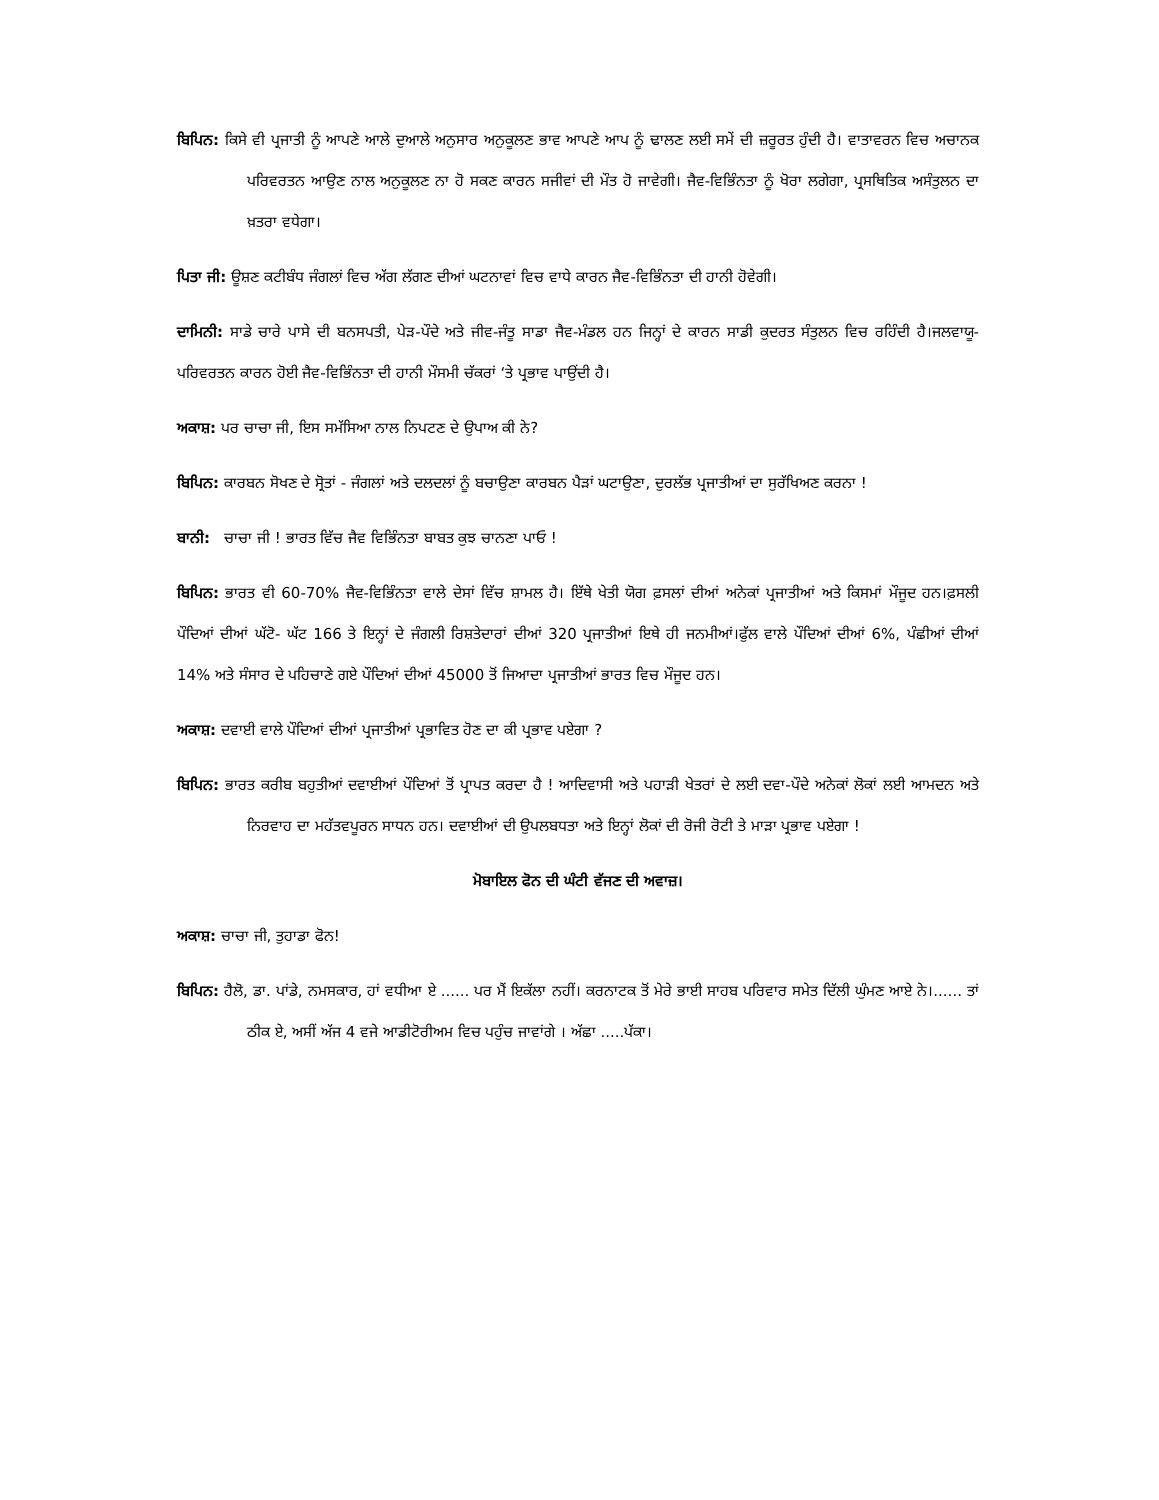ਬਿਪਿਨ: ਕਿਸੇ ਵੀ ਪ੍ਰਜਾਤੀ ਨੂੰ ਆਪਣੇ ਆਲੇ ਦੁਆਲੇ ਅਨੁਸਾਰ ਅਨੁਕੂਲਣ ਭਾਵ ਆਪਣੇ ਆਪ ਨੂੰ ਢਾਲਣ ਲਈ ਸਮੇਂ ਦੀ ਜ਼ਰੂਰਤ ਹੁੰਦੀ ਹੈ। ਵਾਤਾਵਰਨ ਵਿਚ ਅਚਾਨਕ ਪਰਿਵਰਤਨ ਆਉਣ ਨਾਲ ਅਨੁਕੂਲਣ ਨਾ ਹੋ ਸਕਣ ਕਾਰਨ ਸਜੀਵਾਂ ਦੀ ਮੌਤ ਹੋ ਜਾਵੇਗੀ। ਜੈਵ-ਵਿਭਿੰਨਤਾ ਨੂੰ ਖੋਰਾ ਲਗੇਗਾ, ਪ੍ਰਸਥਿਤਿਕ ਅਸੰਤੁਲਨ ਦਾ ਖ਼ਤਰਾ ਵਧੇਗਾ।
ਪਿਤਾ ਜੀ: ਊਸ਼ਣ ਕਟੀਬੰਧ ਜੰਗਲਾਂ ਵਿਚ ਅੱਗ ਲੱਗਣ ਦੀਆਂ ਘਟਨਾਵਾਂ ਵਿਚ ਵਾਧੇ ਕਾਰਨ ਜੈਵ-ਵਿਭਿੰਨਤਾ ਦੀ ਹਾਨੀ ਹੋਵੇਗੀ।
ਦਾਮਿਨੀ: ਸਾਡੇ ਚਾਰੇ ਪਾਸੇ ਦੀ ਬਨਸਪਤੀ, ਪੇੜ-ਪੌਦੇ ਅਤੇ ਜੀਵ-ਜੰਤੂ ਸਾਡਾ ਜੈਵ-ਮੰਡਲ ਹਨ ਜਿਨ੍ਹਾਂ ਦੇ ਕਾਰਨ ਸਾਡੀ ਕੁਦਰਤ ਸੰਤੁਲਨ ਵਿਚ ਰਹਿੰਦੀ ਹੈ।ਜਲਵਾਯੂ-ਪਰਿਵਰਤਨ ਕਾਰਨ ਹੋਈ ਜੈਵ-ਵਿਭਿੰਨਤਾ ਦੀ ਹਾਨੀ ਮੌਸਮੀ ਚੱਕਰਾਂ ‘ਤੇ ਪ੍ਰਭਾਵ ਪਾਉਂਦੀ ਹੈ।
ਅਕਾਸ਼: ਪਰ ਚਾਚਾ ਜੀ, ਇਸ ਸਮੱਸਿਆ ਨਾਲ ਨਿਪਟਣ ਦੇ ਉਪਾਅ ਕੀ ਨੇ?
ਬਿਪਿਨ: ਕਾਰਬਨ ਸੋਖਣ ਦੇ ਸ੍ਰੋਤਾਂ - ਜੰਗਲਾਂ ਅਤੇ ਦਲਦਲਾਂ ਨੂੰ ਬਚਾਉਣਾ ਕਾਰਬਨ ਪੈੜਾਂ ਘਟਾਉਣਾ, ਦੁਰਲੱਭ ਪ੍ਰਜਾਤੀਆਂ ਦਾ ਸੁਰੱਖਿਅਣ ਕਰਨਾ !
ਬਾਨੀ: ਚਾਚਾ ਜੀ ! ਭਾਰਤ ਵਿੱਚ ਜੈਵ ਵਿਭਿੰਨਤਾ ਬਾਬਤ ਕੁਝ ਚਾਨਣਾ ਪਾਓ !
ਬਿਪਿਨ: ਭਾਰਤ ਵੀ 60-70% ਜੈਵ-ਵਿਭਿੰਨਤਾ ਵਾਲੇ ਦੇਸਾਂ ਵਿੱਚ ਸ਼ਾਮਲ ਹੈ। ਇੱਥੇ ਖੇਤੀ ਯੋਗ ਫ਼ਸਲਾਂ ਦੀਆਂ ਅਨੇਕਾਂ ਪ੍ਰਜਾਤੀਆਂ ਅਤੇ ਕਿਸਮਾਂ ਮੌਜੂਦ ਹਨ।ਫ਼ਸਲੀ ਪੌਦਿਆਂ ਦੀਆਂ ਘੱਟੋ- ਘੱਟ 166 ਤੇ ਇਨ੍ਹਾਂ ਦੇ ਜੰਗਲੀ ਰਿਸ਼ਤੇਦਾਰਾਂ ਦੀਆਂ 320 ਪ੍ਰਜਾਤੀਆਂ ਇਥੇ ਹੀ ਜਨਮੀਆਂ।ਫੁੱਲ ਵਾਲੇ ਪੌਦਿਆਂ ਦੀਆਂ 6%, ਪੰਛੀਆਂ ਦੀਆਂ 14% ਅਤੇ ਸੰਸਾਰ ਦੇ ਪਹਿਚਾਣੇ ਗਏ ਪੌਦਿਆਂ ਦੀਆਂ 45000 ਤੋਂ ਜਿਆਦਾ ਪ੍ਰਜਾਤੀਆਂ ਭਾਰਤ ਵਿਚ ਮੌਜੂਦ ਹਨ।
ਅਕਾਸ਼: ਦਵਾਈ ਵਾਲੇ ਪੌਦਿਆਂ ਦੀਆਂ ਪ੍ਰਜਾਤੀਆਂ ਪ੍ਰਭਾਵਿਤ ਹੋਣ ਦਾ ਕੀ ਪ੍ਰਭਾਵ ਪਏਗਾ ?
ਬਿਪਿਨ: ਭਾਰਤ ਕਰੀਬ ਬਹੁਤੀਆਂ ਦਵਾਈਆਂ ਪੌਦਿਆਂ ਤੋਂ ਪ੍ਰਾਪਤ ਕਰਦਾ ਹੈ ! ਆਦਿਵਾਸੀ ਅਤੇ ਪਹਾੜੀ ਖੇਤਰਾਂ ਦੇ ਲਈ ਦਵਾ-ਪੌਦੇ ਅਨੇਕਾਂ ਲੋਕਾਂ ਲਈ ਆਮਦਨ ਅਤੇ ਨਿਰਵਾਹ ਦਾ ਮਹੱਤਵਪੂਰਨ ਸਾਧਨ ਹਨ। ਦਵਾਈਆਂ ਦੀ ਉਪਲਬਧਤਾ ਅਤੇ ਇਨ੍ਹਾਂ ਲੋਕਾਂ ਦੀ ਰੋਜੀ ਰੋਟੀ ਤੇ ਮਾੜਾ ਪ੍ਰਭਾਵ ਪਏਗਾ !
ਮੋਬਾਇਲ ਫੋਨ ਦੀ ਘੰਟੀ ਵੱਜਣ ਦੀ ਅਵਾਜ਼।
ਅਕਾਸ਼: ਚਾਚਾ ਜੀ, ਤੁਹਾਡਾ ਫੋਨ!
ਬਿਪਿਨ: ਹੈਲੋ, ਡਾ. ਪਾਂਡੇ, ਨਮਸਕਾਰ, ਹਾਂ ਵਧੀਆ ਏ ...... ਪਰ ਮੈਂ ਇਕੱਲਾ ਨਹੀਂ। ਕਰਨਾਟਕ ਤੋਂ ਮੇਰੇ ਭਾਈ ਸਾਹਬ ਪਰਿਵਾਰ ਸਮੇਤ ਦਿੱਲੀ ਘੁੰਮਣ ਆਏ ਨੇ।...... ਤਾਂ ਠੀਕ ਏ, ਅਸੀਂ ਅੱਜ 4 ਵਜੇ ਆਡੀਟੋਰੀਅਮ ਵਿਚ ਪਹੁੰਚ ਜਾਵਾਂਗੇ । ਅੱਛਾ .....ਪੱਕਾ।